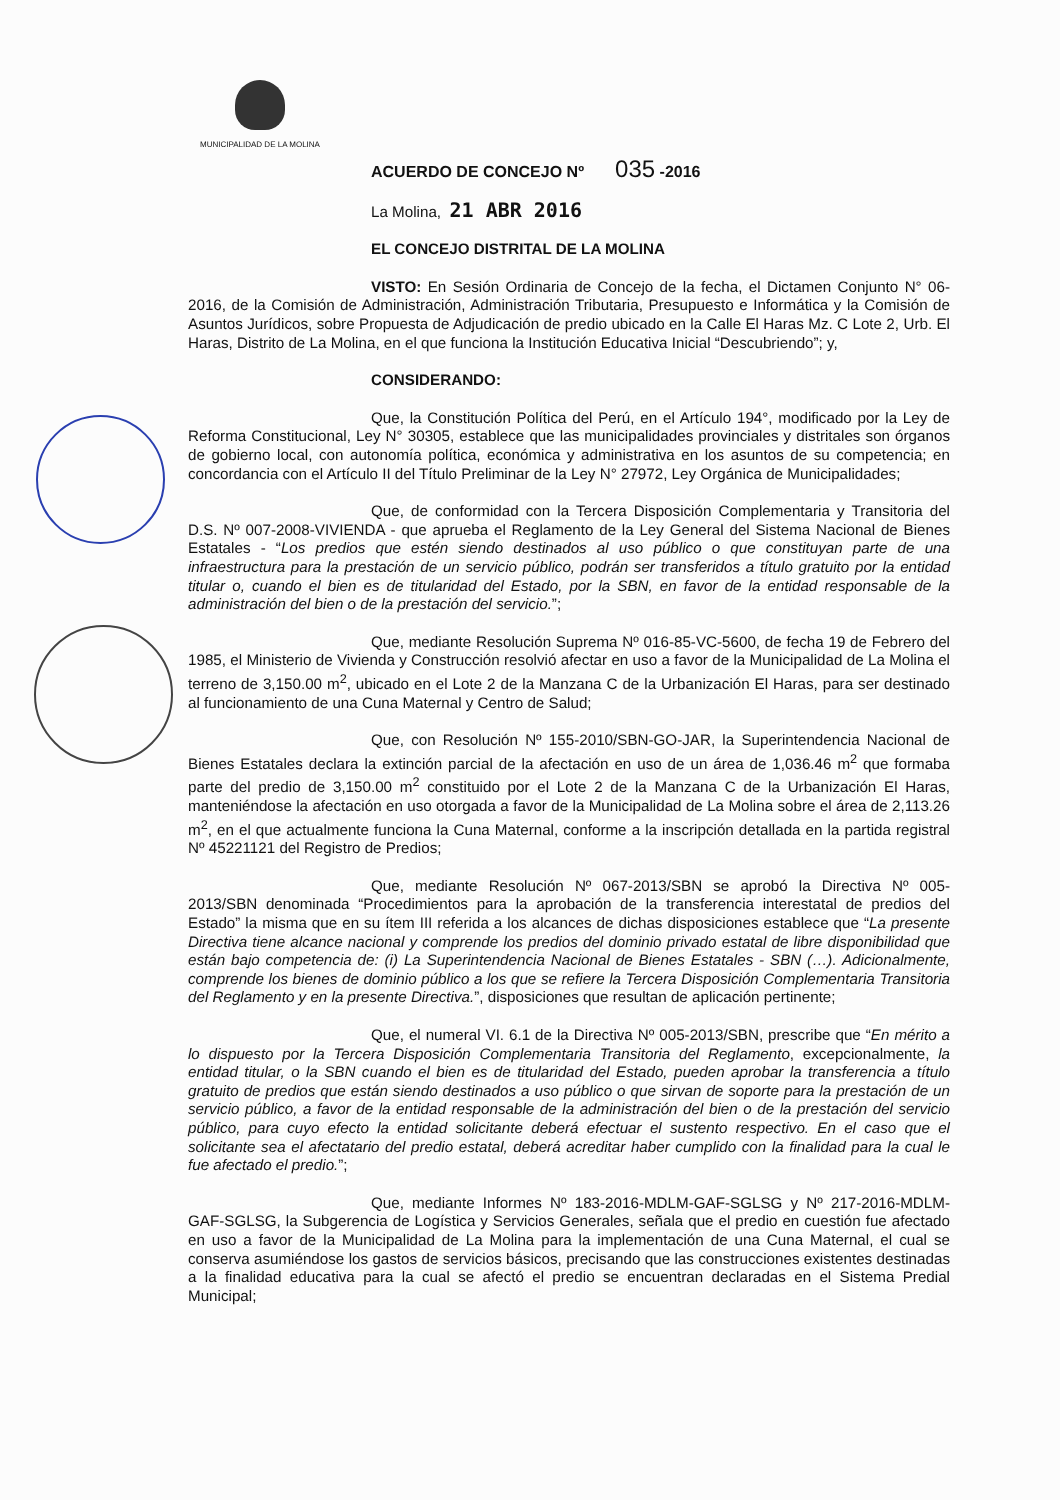MUNICIPALIDAD DE LA MOLINA
ACUERDO DE CONCEJO Nº 035 -2016
La Molina, 21 ABR 2016
EL CONCEJO DISTRITAL DE LA MOLINA
VISTO: En Sesión Ordinaria de Concejo de la fecha, el Dictamen Conjunto N° 06-2016, de la Comisión de Administración, Administración Tributaria, Presupuesto e Informática y la Comisión de Asuntos Jurídicos, sobre Propuesta de Adjudicación de predio ubicado en la Calle El Haras Mz. C Lote 2, Urb. El Haras, Distrito de La Molina, en el que funciona la Institución Educativa Inicial “Descubriendo”; y,
CONSIDERANDO:
Que, la Constitución Política del Perú, en el Artículo 194°, modificado por la Ley de Reforma Constitucional, Ley N° 30305, establece que las municipalidades provinciales y distritales son órganos de gobierno local, con autonomía política, económica y administrativa en los asuntos de su competencia; en concordancia con el Artículo II del Título Preliminar de la Ley N° 27972, Ley Orgánica de Municipalidades;
Que, de conformidad con la Tercera Disposición Complementaria y Transitoria del D.S. Nº 007-2008-VIVIENDA - que aprueba el Reglamento de la Ley General del Sistema Nacional de Bienes Estatales - “Los predios que estén siendo destinados al uso público o que constituyan parte de una infraestructura para la prestación de un servicio público, podrán ser transferidos a título gratuito por la entidad titular o, cuando el bien es de titularidad del Estado, por la SBN, en favor de la entidad responsable de la administración del bien o de la prestación del servicio.”;
Que, mediante Resolución Suprema Nº 016-85-VC-5600, de fecha 19 de Febrero del 1985, el Ministerio de Vivienda y Construcción resolvió afectar en uso a favor de la Municipalidad de La Molina el terreno de 3,150.00 m<sup>2</sup>, ubicado en el Lote 2 de la Manzana C de la Urbanización El Haras, para ser destinado al funcionamiento de una Cuna Maternal y Centro de Salud;
Que, con Resolución Nº 155-2010/SBN-GO-JAR, la Superintendencia Nacional de Bienes Estatales declara la extinción parcial de la afectación en uso de un área de 1,036.46 m<sup>2</sup> que formaba parte del predio de 3,150.00 m<sup>2</sup> constituido por el Lote 2 de la Manzana C de la Urbanización El Haras, manteniéndose la afectación en uso otorgada a favor de la Municipalidad de La Molina sobre el área de 2,113.26 m<sup>2</sup>, en el que actualmente funciona la Cuna Maternal, conforme a la inscripción detallada en la partida registral Nº 45221121 del Registro de Predios;
Que, mediante Resolución Nº 067-2013/SBN se aprobó la Directiva Nº 005-2013/SBN denominada “Procedimientos para la aprobación de la transferencia interestatal de predios del Estado” la misma que en su ítem III referida a los alcances de dichas disposiciones establece que “La presente Directiva tiene alcance nacional y comprende los predios del dominio privado estatal de libre disponibilidad que están bajo competencia de: (i) La Superintendencia Nacional de Bienes Estatales - SBN (…). Adicionalmente, comprende los bienes de dominio público a los que se refiere la Tercera Disposición Complementaria Transitoria del Reglamento y en la presente Directiva.”, disposiciones que resultan de aplicación pertinente;
Que, el numeral VI. 6.1 de la Directiva Nº 005-2013/SBN, prescribe que “En mérito a lo dispuesto por la Tercera Disposición Complementaria Transitoria del Reglamento, excepcionalmente, la entidad titular, o la SBN cuando el bien es de titularidad del Estado, pueden aprobar la transferencia a título gratuito de predios que están siendo destinados a uso público o que sirvan de soporte para la prestación de un servicio público, a favor de la entidad responsable de la administración del bien o de la prestación del servicio público, para cuyo efecto la entidad solicitante deberá efectuar el sustento respectivo. En el caso que el solicitante sea el afectatario del predio estatal, deberá acreditar haber cumplido con la finalidad para la cual le fue afectado el predio.”;
Que, mediante Informes Nº 183-2016-MDLM-GAF-SGLSG y Nº 217-2016-MDLM-GAF-SGLSG, la Subgerencia de Logística y Servicios Generales, señala que el predio en cuestión fue afectado en uso a favor de la Municipalidad de La Molina para la implementación de una Cuna Maternal, el cual se conserva asumiéndose los gastos de servicios básicos, precisando que las construcciones existentes destinadas a la finalidad educativa para la cual se afectó el predio se encuentran declaradas en el Sistema Predial Municipal;